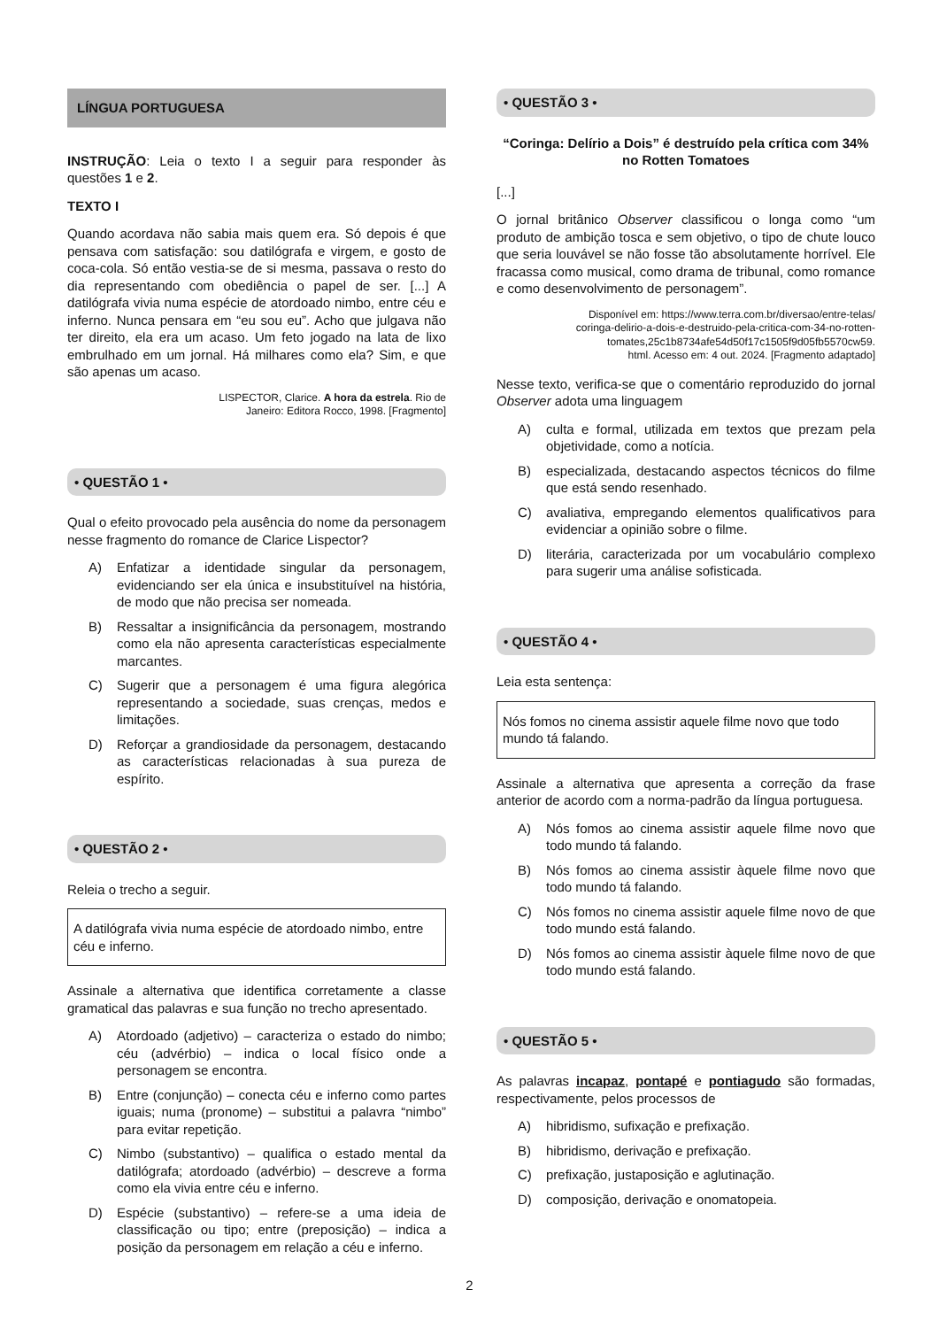LÍNGUA PORTUGUESA
INSTRUÇÃO: Leia o texto I a seguir para responder às questões 1 e 2.
TEXTO I
Quando acordava não sabia mais quem era. Só depois é que pensava com satisfação: sou datilógrafa e virgem, e gosto de coca-cola. Só então vestia-se de si mesma, passava o resto do dia representando com obediência o papel de ser. [...] A datilógrafa vivia numa espécie de atordoado nimbo, entre céu e inferno. Nunca pensara em “eu sou eu”. Acho que julgava não ter direito, ela era um acaso. Um feto jogado na lata de lixo embrulhado em um jornal. Há milhares como ela? Sim, e que são apenas um acaso.
LISPECTOR, Clarice. A hora da estrela. Rio de
Janeiro: Editora Rocco, 1998. [Fragmento]
• QUESTÃO 1 •
Qual o efeito provocado pela ausência do nome da personagem nesse fragmento do romance de Clarice Lispector?
A) Enfatizar a identidade singular da personagem, evidenciando ser ela única e insubstituível na história, de modo que não precisa ser nomeada.
B) Ressaltar a insignificância da personagem, mostrando como ela não apresenta características especialmente marcantes.
C) Sugerir que a personagem é uma figura alegórica representando a sociedade, suas crenças, medos e limitações.
D) Reforçar a grandiosidade da personagem, destacando as características relacionadas à sua pureza de espírito.
• QUESTÃO 2 •
Releia o trecho a seguir.
A datilógrafa vivia numa espécie de atordoado nimbo, entre céu e inferno.
Assinale a alternativa que identifica corretamente a classe gramatical das palavras e sua função no trecho apresentado.
A) Atordoado (adjetivo) – caracteriza o estado do nimbo; céu (advérbio) – indica o local físico onde a personagem se encontra.
B) Entre (conjunção) – conecta céu e inferno como partes iguais; numa (pronome) – substitui a palavra “nimbo” para evitar repetição.
C) Nimbo (substantivo) – qualifica o estado mental da datilógrafa; atordoado (advérbio) – descreve a forma como ela vivia entre céu e inferno.
D) Espécie (substantivo) – refere-se a uma ideia de classificação ou tipo; entre (preposição) – indica a posição da personagem em relação a céu e inferno.
• QUESTÃO 3 •
“Coringa: Delírio a Dois” é destruído pela crítica com 34% no Rotten Tomatoes
[...]
O jornal britânico Observer classificou o longa como “um produto de ambição tosca e sem objetivo, o tipo de chute louco que seria louvável se não fosse tão absolutamente horrível. Ele fracassa como musical, como drama de tribunal, como romance e como desenvolvimento de personagem”.
Disponível em: https://www.terra.com.br/diversao/entre-telas/
coringa-delirio-a-dois-e-destruido-pela-critica-com-34-no-rotten-
tomates,25c1b8734afe54d50f17c1505f9d05fb5570cw59.
html. Acesso em: 4 out. 2024. [Fragmento adaptado]
Nesse texto, verifica-se que o comentário reproduzido do jornal Observer adota uma linguagem
A) culta e formal, utilizada em textos que prezam pela objetividade, como a notícia.
B) especializada, destacando aspectos técnicos do filme que está sendo resenhado.
C) avaliativa, empregando elementos qualificativos para evidenciar a opinião sobre o filme.
D) literária, caracterizada por um vocabulário complexo para sugerir uma análise sofisticada.
• QUESTÃO 4 •
Leia esta sentença:
Nós fomos no cinema assistir aquele filme novo que todo mundo tá falando.
Assinale a alternativa que apresenta a correção da frase anterior de acordo com a norma-padrão da língua portuguesa.
A) Nós fomos ao cinema assistir aquele filme novo que todo mundo tá falando.
B) Nós fomos ao cinema assistir àquele filme novo que todo mundo tá falando.
C) Nós fomos no cinema assistir aquele filme novo de que todo mundo está falando.
D) Nós fomos ao cinema assistir àquele filme novo de que todo mundo está falando.
• QUESTÃO 5 •
As palavras incapaz, pontapé e pontiagudo são formadas, respectivamente, pelos processos de
A) hibridismo, sufixação e prefixação.
B) hibridismo, derivação e prefixação.
C) prefixação, justaposição e aglutinação.
D) composição, derivação e onomatopeia.
2